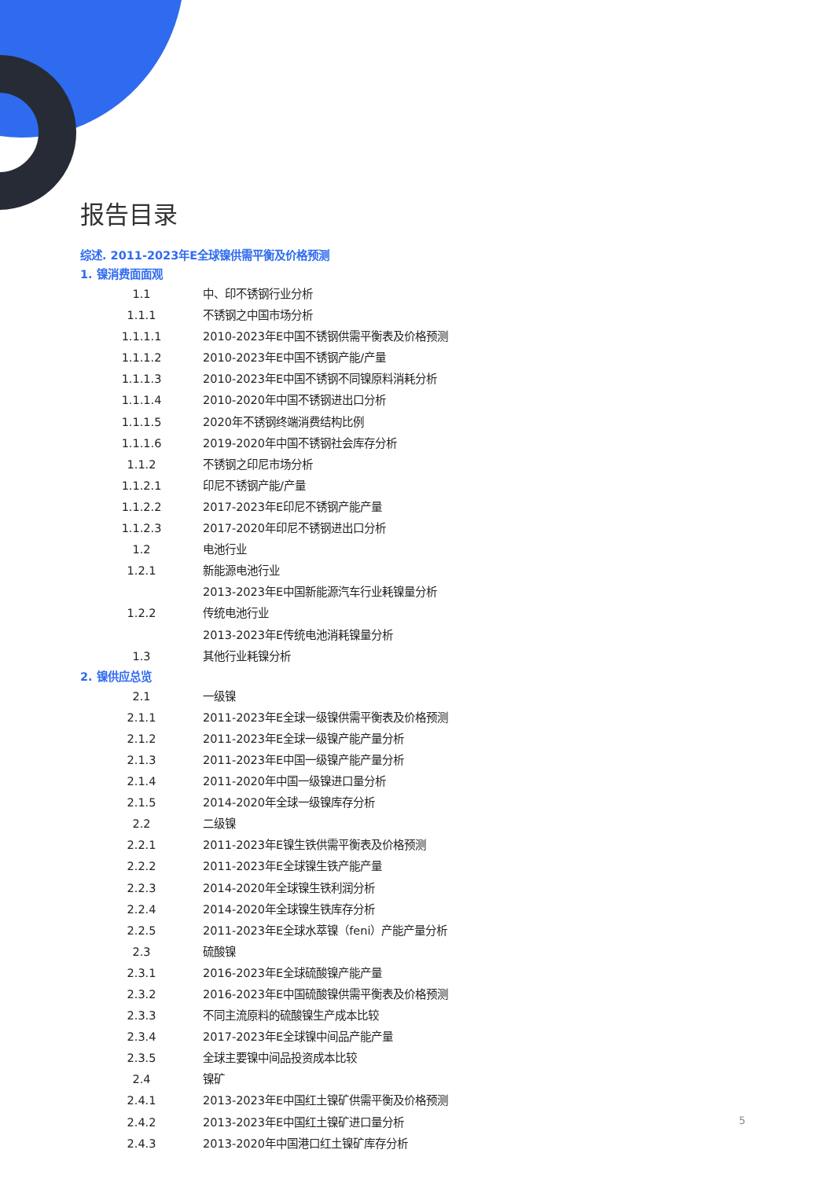报告目录
综述. 2011-2023年E全球镍供需平衡及价格预测
1. 镍消费面面观
1.1 中、印不锈钢行业分析
1.1.1 不锈钢之中国市场分析
1.1.1.1 2010-2023年E中国不锈钢供需平衡表及价格预测
1.1.1.2 2010-2023年E中国不锈钢产能/产量
1.1.1.3 2010-2023年E中国不锈钢不同镍原料消耗分析
1.1.1.4 2010-2020年中国不锈钢进出口分析
1.1.1.5 2020年不锈钢终端消费结构比例
1.1.1.6 2019-2020年中国不锈钢社会库存分析
1.1.2 不锈钢之印尼市场分析
1.1.2.1 印尼不锈钢产能/产量
1.1.2.2 2017-2023年E印尼不锈钢产能产量
1.1.2.3 2017-2020年印尼不锈钢进出口分析
1.2 电池行业
1.2.1 新能源电池行业
2013-2023年E中国新能源汽车行业耗镍量分析
1.2.2 传统电池行业
2013-2023年E传统电池消耗镍量分析
1.3 其他行业耗镍分析
2. 镍供应总览
2.1 一级镍
2.1.1 2011-2023年E全球一级镍供需平衡表及价格预测
2.1.2 2011-2023年E全球一级镍产能产量分析
2.1.3 2011-2023年E中国一级镍产能产量分析
2.1.4 2011-2020年中国一级镍进口量分析
2.1.5 2014-2020年全球一级镍库存分析
2.2 二级镍
2.2.1 2011-2023年E镍生铁供需平衡表及价格预测
2.2.2 2011-2023年E全球镍生铁产能产量
2.2.3 2014-2020年全球镍生铁利润分析
2.2.4 2014-2020年全球镍生铁库存分析
2.2.5 2011-2023年E全球水萃镍（feni）产能产量分析
2.3 硫酸镍
2.3.1 2016-2023年E全球硫酸镍产能产量
2.3.2 2016-2023年E中国硫酸镍供需平衡表及价格预测
2.3.3 不同主流原料的硫酸镍生产成本比较
2.3.4 2017-2023年E全球镍中间品产能产量
2.3.5 全球主要镍中间品投资成本比较
2.4 镍矿
2.4.1 2013-2023年E中国红土镍矿供需平衡及价格预测
2.4.2 2013-2023年E中国红土镍矿进口量分析
2.4.3 2013-2020年中国港口红土镍矿库存分析
5